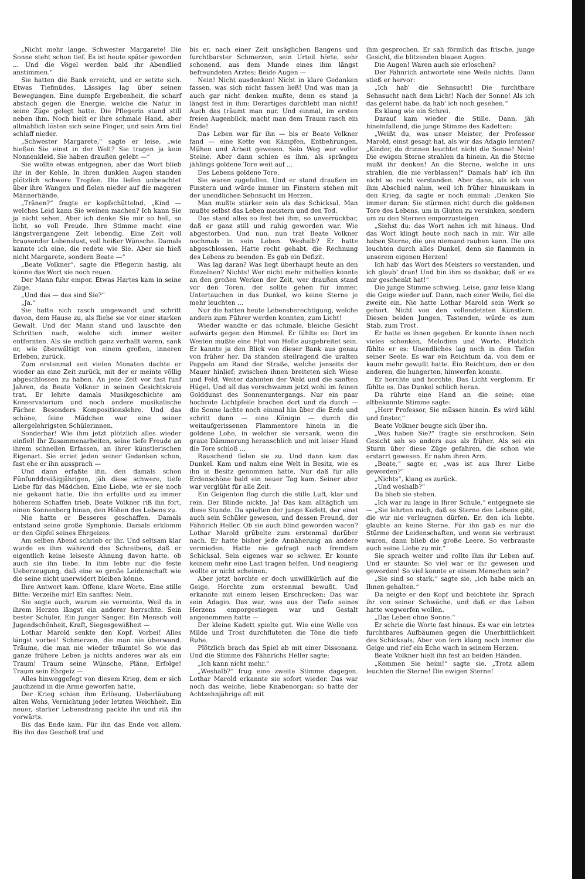„Nicht mehr lange, Schwester Margarete! Die Sonne steht schon tief. Es ist heute später geworden ... Und die Vögel werden bald ihr Abendlied anstimmen.“
Sie hatten die Bank erreicht, und er setzte sich. Etwas Tiefmüdes, Lässiges lag über seinen Bewegungen. Eine dumpfe Ergebenheit, die scharf abstach gegen die Energie, welche die Natur in seine Züge gelegt hatte. Die Pflegerin stand still neben ihm. Noch hielt er ihre schmale Hand, aber allmählich lösten sich seine Finger, und sein Arm fiel schlaff nieder.
„Schwester Margarete,“ sagte er leise, „wie hießen Sie einst in der Welt? Sie tragen ja kein Nonnenkleid. Sie haben draußen gelebt —“
Sie wollte etwas entgegnen, aber das Wort blieb ihr in der Kehle. In ihren dunklen Augen standen plötzlich schwere Tropfen. Die liefen unbeachtet über ihre Wangen und fielen nieder auf die mageren Männerhände.
„Tränen?“ fragte er kopfschüttelnd. „Kind — welches Leid kann Sie weinen machen? Ich kann Sie ja nicht sehen. Aber ich denke Sie mir so hell, so licht, so voll Freude. Ihre Stimme macht eine längstvergangene Zeit lebendig. Eine Zeit voll brausender Lebenslust, voll heißer Wünsche. Damals kannte ich eine, die redete wie Sie. Aber sie hieß nicht Margarete, sondern Beate —“
„Beate Volkner“, sagte die Pflegerin hastig, als könne das Wort sie noch reuen.
Der Mann fuhr empor. Etwas Hartes kam in seine Züge.
„Und das — das sind Sie?“
„Ja.“
Sie hatte sich rasch umgewandt und schritt davon, dem Hause zu, als fliehe sie vor einer starken Gewalt. Und der Mann stand und lauschte den Schritten nach, welche sich immer weiter entfernten. Als sie endlich ganz verhallt waren, sank er, wie überwältigt von einem großen, inneren Erleben, zurück.
Zum erstenmal seit vielen Monaten dachte er wieder an eine Zeit zurück, mit der er meinte völlig abgeschlossen zu haben. An jene Zeit vor fast fünf Jahren, da Beate Volkner in seinen Gesichtskreis trat. Er lehrte damals Musikgeschichte am Konservatorium und noch andere musikalische Fächer. Besonders Kompositionslehre. Und das schöne, feine Mädchen war eine seiner allergelehrigsten Schülerinnen.
Sonderbar! Wie ihm jetzt plötzlich alles wieder einfiel! Ihr Zusammenarbeiten, seine tiefe Freude an ihrem schnellen Erfassen, an ihrer künstlerischen Eigenart. Sie erriet jeden seiner Gedanken schon, fast ehe er ihn aussprach —
Und dann erfaßte ihn, den damals schon Fünfunddreißigjährigen, jäh diese schwere, tiefe Liebe für das Mädchen. Eine Liebe, wie er sie noch nie gekannt hatte. Die ihn erfüllte und zu immer höherem Schaffen trieb. Beate Volkner riß ihn fort, einen Sonnenberg hinan, den Höhen des Lebens zu.
Nie hatte er Besseres geschaffen. Damals entstand seine große Symphonie. Damals erklomm er den Gipfel seines Ehrgeizes.
Am selben Abend schrieb er ihr. Und seltsam klar wurde es ihm während des Schreibens, daß er eigentlich keine leiseste Ahnung davon hatte, ob auch sie ihn liebe. In ihm lebte nur die feste Ueberzeugung, daß eine so große Leidenschaft wie die seine nicht unerwidert bleiben könne.
Ihre Antwort kam. Offene, klare Worte. Eine stille Bitte: Verzeihe mir! Ein sanftes: Nein.
Sie sagte auch, warum sie verneinte. Weil da in ihrem Herzen längst ein anderer herrschte. Sein bester Schüler. Ein junger Sänger. Ein Mensch voll Jugendschönheit, Kraft, Siegesgewißheit —
Lothar Marold senkte den Kopf. Vorbei! Alles längst vorbei! Schmerzen, die man nie überwand. Träume, die man nie wieder träumte! So wie das ganze frühere Leben ja nichts anderes war als ein Traum! Traum seine Wünsche, Pläne, Erfolge! Traum sein Ehrgeiz —
Alles hinweggefegt von diesem Krieg, dem er sich jauchzend in die Arme geworfen hatte.
Der Krieg schien ihm Erlösung. Ueberläubung alten Wehs, Vernichtung jeder letzten Weichheit. Ein neuer, starker Lebensdrang packte ihn und riß ihn vorwärts.
Bis das Ende kam. Für ihn das Ende von allem. Bis ihn das Geschoß traf und
bis er, nach einer Zeit unsäglichen Bangens und furchtbarster Schmerzen, sein Urteil hörte, sehr schonend, aus dem Munde eines ihm längst befreundeten Arztes: Beide Augen —
Nein! Nicht ausdenken! Nicht in klare Gedanken fassen, was sich nicht fassen ließ! Und was man ja auch gar nicht denken mußte, denn es stand ja längst fest in ihm: Derartiges durchlebt man nicht! Auch das träumt man nur. Und einmal, im ersten freien Augenblick, macht man dem Traum rasch ein Ende!
Das Leben war für ihn — bis er Beate Volkner fand — eine Kette von Kämpfen, Entbehrungen, Mühen und Arbeit gewesen. Sein Weg war voller Steine. Aber dann schien es ihm, als sprängen jählings goldene Tore weit auf ...
Des Lebens goldene Tore.
Sie waren zugefallen. Und er stand draußen im Finstern und würde immer im Finstern stehen mit der unendlichen Sehnsucht im Herzen.
Man mußte stärker sein als das Schicksal. Man mußte selbst das Leben meistern und den Tod.
Das stand alles so fest bei ihm, so unverrückbar, daß er ganz still und ruhig geworden war. Wie abgestorben. Und nun, nun trat Beate Volkner nochmals in sein Leben. Weshalb? Er hatte abgeschlossen. Hatte recht gehabt, die Rechnung des Lebens zu beenden. Es gab ein Defizit.
Was lag daran? Was liegt überhaupt heute an den Einzelnen? Nichts! Wer nicht mehr mithelfen konnte an den großen Werken der Zeit, wer draußen stand vor den Toren, der sollte gehen für immer. Untertauchen in das Dunkel, wo keine Sterne je mehr leuchten ...
Nur die hatten heute Lebensberechtigung, welche andern zum Führer werden konnten, zum Licht!
Wieder wandte er das schmale, bleiche Gesicht aufwärts gegen den Himmel. Er fühlte es: Dort im Westen mußte eine Flut von Helle ausgebreitet sein. Er kannte ja den Blick von dieser Bank aus genau von früher her. Da standen steilragend die uralten Pappeln am Rand der Straße, welche jenseits der Mauer hinlief; zwischen ihnen breiteten sich Wiese und Feld. Weiter dahinten der Wald und die sanften Hügel. Und all das verschwamm jetzt wohl im feinen Golddunst des Sonnenuntergangs. Nur ein paar hochrote Lichtpfeile brachen dort und da durch — die Sonne lachte noch einmal hin über die Erde und schritt dann — eine Königin — durch die weitaufgerissenen Flammentore hinein in die goldene Lohe, in welcher sie versank, wenn die graue Dämmerung heranschlich und mit leiser Hand die Tore schloß ...
Rauschend fielen sie zu. Und dann kam das Dunkel. Kam und nahm eine Welt in Besitz, wie es ihn in Besitz genommen hatte. Nur daß für alle Erdenschöne bald ein neuer Tag kam. Seiner aber war verglüht für alle Zeit.
Ein Geigenton flog durch die stille Luft, klar und rein. Der Blinde nickte. Ja! Das kam alltäglich um diese Stunde. Da spielten der junge Kadett, der einst auch sein Schüler gewesen, und dessen Freund, der Fähnrich Heller. Ob sie auch blind geworden waren? Lothar Marold grübelte zum erstenmal darüber nach. Er hatte bisher jede Annäherung an andere vermieden. Hatte nie gefragt nach fremdem Schicksal. Sein eigenes war so schwer. Er konnte keinem mehr eine Last tragen helfen. Und neugierig wollte er nicht scheinen.
Aber jetzt horchte er doch unwillkürlich auf die Geige. Horchte zum erstenmal bewußt. Und erkannte mit einem leisen Erschrecken: Das war sein Adagio. Das war, was aus der Tiefe seines Herzens emporgestiegen war und Gestalt angenommen hatte —
Der kleine Kadett spielte gut. Wie eine Welle von Milde und Trost durchfluteten die Töne die tiefe Ruhe.
Plötzlich brach das Spiel ab mit einer Dissonanz. Und die Stimme des Fähnrichs Heller sagte:
„Ich kann nicht mehr.“
„Weshalb?“ frug eine zweite Stimme dagegen. Lothar Marold erkannte sie sofort wieder. Das war noch das weiche, liebe Knabenorgan; so hatte der Achtzehnjährige oft mit
ihm gesprochen. Er sah förmlich das frische, junge Gesicht, die blitzenden blauen Augen.
Die Augen! Waren auch sie erloschen?
Der Fähnrich antwortete eine Weile nichts. Dann stieß er hervor:
„Ich hab' die Sehnsucht! Die furchtbare Sehnsucht nach dem Licht! Nach der Sonne! Als ich das gelernt habe, da hab' ich noch gesehen.“
Es klang wie ein Schrei.
Darauf kam wieder die Stille. Dann, jäh hineinfallend, die junge Stimme des Kadetten:
„Weißt du, was unser Meister, der Professor Marold, einst gesagt hat, als wir das Adagio lernten? „Kinder, da drinnen leuchtet nicht die Sonne! Nein! Die ewigen Sterne strahlen da hinein. An die Sterne müßt ihr denken! An die Sterne, welche in uns strahlen, die nie verblassen!“ Damals hab' ich ihn nicht so recht verstanden. Aber dann, als ich von ihm Abschied nahm, weil ich früher hinauskam in den Krieg, da sagte er noch einmal: ‚Denken Sie immer daran: Sie stürmen nicht durch die goldenen Tore des Lebens, um in Gluten zu versinken, sondern um zu den Sternen emporzusteigen
„Siehst du: das Wort nahm ich mit hinaus. Und das Wort klingt heute noch nach in mir. Wir alle haben Sterne, die uns niemand rauben kann. Die uns leuchten durch alles Dunkel, denn sie flammen in unserem eigenen Herzen!
Ich hab' das Wort des Meisters so verstanden, und ich glaub' dran! Und bin ihm so dankbar, daß er es mir geschenkt hat!“
Die junge Stimme schwieg. Leise, ganz leise klang die Geige wieder auf. Dann, nach einer Weile, fiel die zweite ein. Nie hatte Lothar Marold sein Werk so gehört. Nicht von den vollendetsten Künstlern. Diesen beiden Jungen, Tastenden, würde es zum Stab, zum Trost.
Er hatte es ihnen gegeben. Er konnte ihnen noch vieles schenken, Melodien und Worte. Plötzlich fühlte er es: Unendliches lag noch in den Tiefen seiner Seele. Es war ein Reichtum da, von dem er kaum mehr gewußt hatte. Ein Reichtum, den er den anderen, die hungerten, hinwerfen konnte.
Er horchte und horchte. Das Licht verglomm. Er fühlte es. Das Dunkel schlich heran.
Da rührte eine Hand an die seine; eine altbekannte Stimme sagte:
„Herr Professor, Sie müssen hinein. Es wird kühl und finster.“
Beate Volkner beugte sich über ihn.
„Was haben Sie?“ fragte sie erschrocken. Sein Gesicht sah so anders aus als früher. Als sei ein Sturm über diese Züge gefahren, die schon wie erstarrt gewesen. Er nahm ihren Arm.
„Beate,“ sagte er, „was ist aus Ihrer Liebe geworden?“
„Nichts“, klang es zurück.
„Und weshalb?“
Da blieb sie stehen.
„Ich war zu lange in Ihrer Schule,“ entgegnete sie — „Sie lehrten mich, daß es Sterne des Lebens gibt, die wir nie verleugnen dürfen. Er, den ich liebte, glaubte an keine Sterne. Für ihn gab es nur die Stürme der Leidenschaften, und wenn sie verbraust waren, dann blieb die große Leere. So verbrauste auch seine Liebe zu mir.“
Sie sprach weiter und rollte ihm ihr Leben auf. Und er staunte: So viel war er ihr gewesen und geworden! So viel konnte er einem Menschen sein?
„Sie sind so stark,“ sagte sie, „ich habe mich an Ihnen gehalten.“
Da neigte er den Kopf und beichtete ihr. Sprach ihr von seiner Schwäche, und daß er das Leben hatte wegwerfen wollen.
„Das Leben ohne Sonne.“
Er schrie die Worte fast hinaus. Es war ein letztes furchtbares Aufbäumen gegen die Unerbittlichkeit des Schicksals. Aber von fern klang noch immer die Geige und rief ein Echo wach in seinem Herzen.
Beate Volkner hielt ihn fest an beiden Händen.
„Kommen Sie heim!“ sagte sie. „Trotz allem leuchten die Sterne! Die ewigen Sterne!